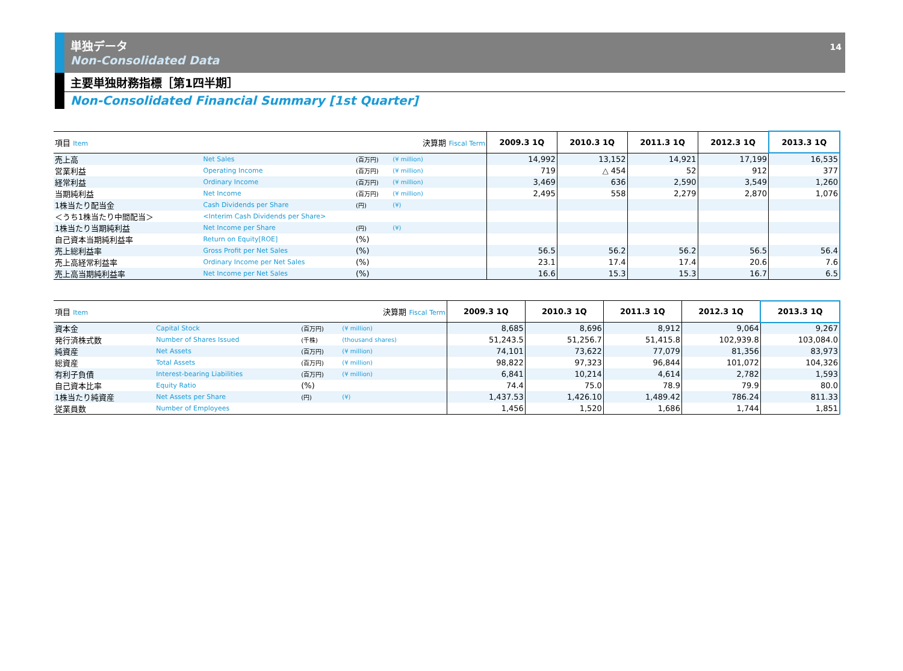単独データ
Non-Consolidated Data
14
主要単独財務指標［第1四半期］
Non-Consolidated Financial Summary [1st Quarter]
| 項目 Item | | | 決算期 Fiscal Term | 2009.3 1Q | 2010.3 1Q | 2011.3 1Q | 2012.3 1Q | 2013.3 1Q |
| --- | --- | --- | --- | --- | --- | --- | --- | --- |
| 売上高 | Net Sales | (百万円) | (¥ million) | 14,992 | 13,152 | 14,921 | 17,199 | 16,535 |
| 営業利益 | Operating Income | (百万円) | (¥ million) | 719 | △ 454 | 52 | 912 | 377 |
| 経常利益 | Ordinary Income | (百万円) | (¥ million) | 3,469 | 636 | 2,590 | 3,549 | 1,260 |
| 当期純利益 | Net Income | (百万円) | (¥ million) | 2,495 | 558 | 2,279 | 2,870 | 1,076 |
| 1株当たり配当金 | Cash Dividends per Share | (円) | (¥) | | | | | |
| ＜うち1株当たり中間配当＞ | <Interim Cash Dividends per Share> | | | | | | | |
| 1株当たり当期純利益 | Net Income per Share | (円) | (¥) | | | | | |
| 自己資本当期純利益率 | Return on Equity[ROE] | (%) | | | | | | |
| 売上総利益率 | Gross Profit per Net Sales | (%) | | 56.5 | 56.2 | 56.2 | 56.5 | 56.4 |
| 売上高経常利益率 | Ordinary Income per Net Sales | (%) | | 23.1 | 17.4 | 17.4 | 20.6 | 7.6 |
| 売上高当期純利益率 | Net Income per Net Sales | (%) | | 16.6 | 15.3 | 15.3 | 16.7 | 6.5 |
| 項目 Item | | | 決算期 Fiscal Term | 2009.3 1Q | 2010.3 1Q | 2011.3 1Q | 2012.3 1Q | 2013.3 1Q |
| --- | --- | --- | --- | --- | --- | --- | --- | --- |
| 資本金 | Capital Stock | (百万円) | (¥ million) | 8,685 | 8,696 | 8,912 | 9,064 | 9,267 |
| 発行済株式数 | Number of Shares Issued | (千株) | (thousand shares) | 51,243.5 | 51,256.7 | 51,415.8 | 102,939.8 | 103,084.0 |
| 純資産 | Net Assets | (百万円) | (¥ million) | 74,101 | 73,622 | 77,079 | 81,356 | 83,973 |
| 総資産 | Total Assets | (百万円) | (¥ million) | 98,822 | 97,323 | 96,844 | 101,072 | 104,326 |
| 有利子負債 | Interest-bearing Liabilities | (百万円) | (¥ million) | 6,841 | 10,214 | 4,614 | 2,782 | 1,593 |
| 自己資本比率 | Equity Ratio | (%) | | 74.4 | 75.0 | 78.9 | 79.9 | 80.0 |
| 1株当たり純資産 | Net Assets per Share | (円) | (¥) | 1,437.53 | 1,426.10 | 1,489.42 | 786.24 | 811.33 |
| 従業員数 | Number of Employees | | | 1,456 | 1,520 | 1,686 | 1,744 | 1,851 |